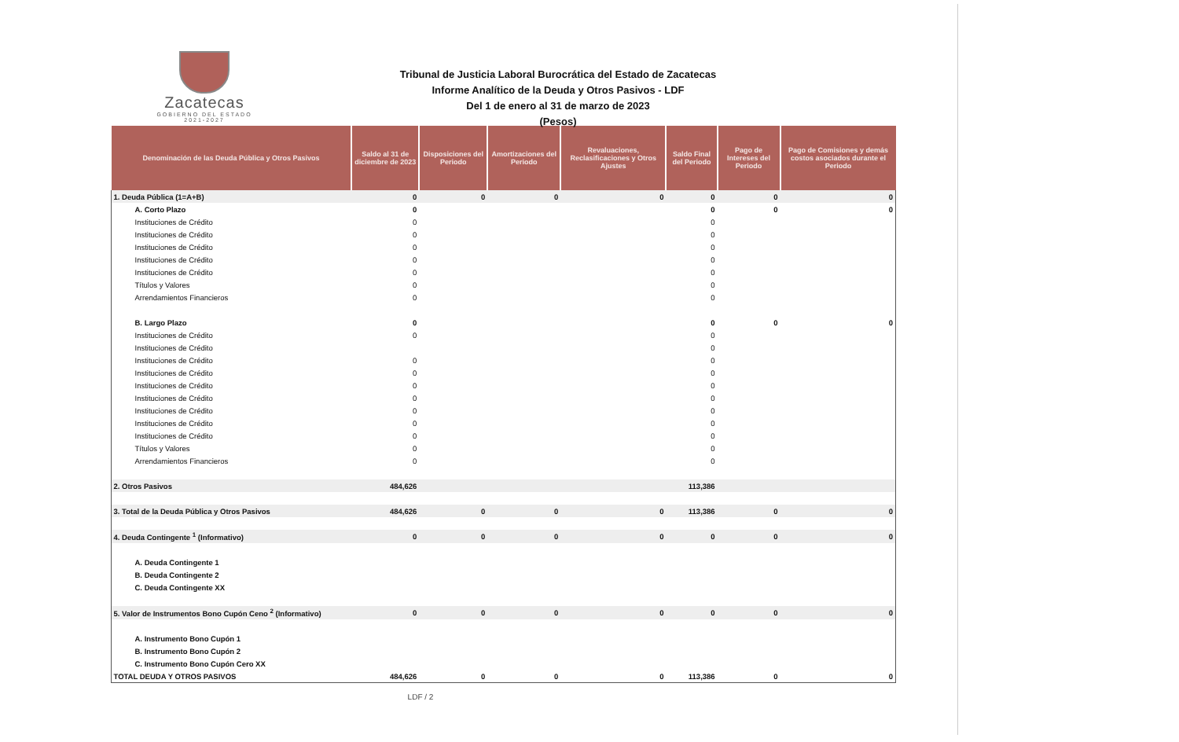Zacatecas
GOBIERNO DEL ESTADO
2021-2027
Tribunal de Justicia Laboral Burocrática del Estado de Zacatecas
Informe Analítico de la Deuda y Otros Pasivos - LDF
Del 1 de enero al 31 de marzo de 2023
(Pesos)
| Denominación de las Deuda Pública y Otros Pasivos | Saldo al 31 de diciembre de 2023 | Disposiciones del Periodo | Amortizaciones del Periodo | Revaluaciones, Reclasificaciones y Otros Ajustes | Saldo Final del Periodo | Pago de Intereses del Periodo | Pago de Comisiones y demás costos asociados durante el Periodo |
| --- | --- | --- | --- | --- | --- | --- | --- |
| 1. Deuda Pública (1=A+B) | 0 | 0 | 0 | 0 | 0 | 0 | 0 |
| A. Corto Plazo | 0 | | | | 0 | 0 | 0 |
| Instituciones de Crédito | 0 | | | | 0 | | |
| Instituciones de Crédito | 0 | | | | 0 | | |
| Instituciones de Crédito | 0 | | | | 0 | | |
| Instituciones de Crédito | 0 | | | | 0 | | |
| Instituciones de Crédito | 0 | | | | 0 | | |
| Títulos y Valores | 0 | | | | 0 | | |
| Arrendamientos Financieros | 0 | | | | 0 | | |
| B. Largo Plazo | 0 | | | | 0 | 0 | 0 |
| Instituciones de Crédito | 0 | | | | 0 | | |
| Instituciones de Crédito | | | | | 0 | | |
| Instituciones de Crédito | 0 | | | | 0 | | |
| Instituciones de Crédito | 0 | | | | 0 | | |
| Instituciones de Crédito | 0 | | | | 0 | | |
| Instituciones de Crédito | 0 | | | | 0 | | |
| Instituciones de Crédito | 0 | | | | 0 | | |
| Instituciones de Crédito | 0 | | | | 0 | | |
| Instituciones de Crédito | 0 | | | | 0 | | |
| Títulos y Valores | 0 | | | | 0 | | |
| Arrendamientos Financieros | 0 | | | | 0 | | |
| 2. Otros Pasivos | 484,626 | | | | 113,386 | | |
| 3. Total de la Deuda Pública y Otros Pasivos | 484,626 | 0 | 0 | 0 | 113,386 | 0 | 0 |
| 4. Deuda Contingente <sup>1</sup> (Informativo) | 0 | 0 | 0 | 0 | 0 | 0 | 0 |
| A. Deuda Contingente 1 | | | | | | | |
| B. Deuda Contingente 2 | | | | | | | |
| C. Deuda Contingente XX | | | | | | | |
| 5. Valor de Instrumentos Bono Cupón Ceno <sup>2</sup> (Informativo) | 0 | 0 | 0 | 0 | 0 | 0 | 0 |
| A. Instrumento Bono Cupón 1 | | | | | | | |
| B. Instrumento Bono Cupón 2 | | | | | | | |
| C. Instrumento Bono Cupón Cero XX | | | | | | | |
| TOTAL DEUDA Y OTROS PASIVOS | 484,626 | 0 | 0 | 0 | 113,386 | 0 | 0 |
LDF / 2